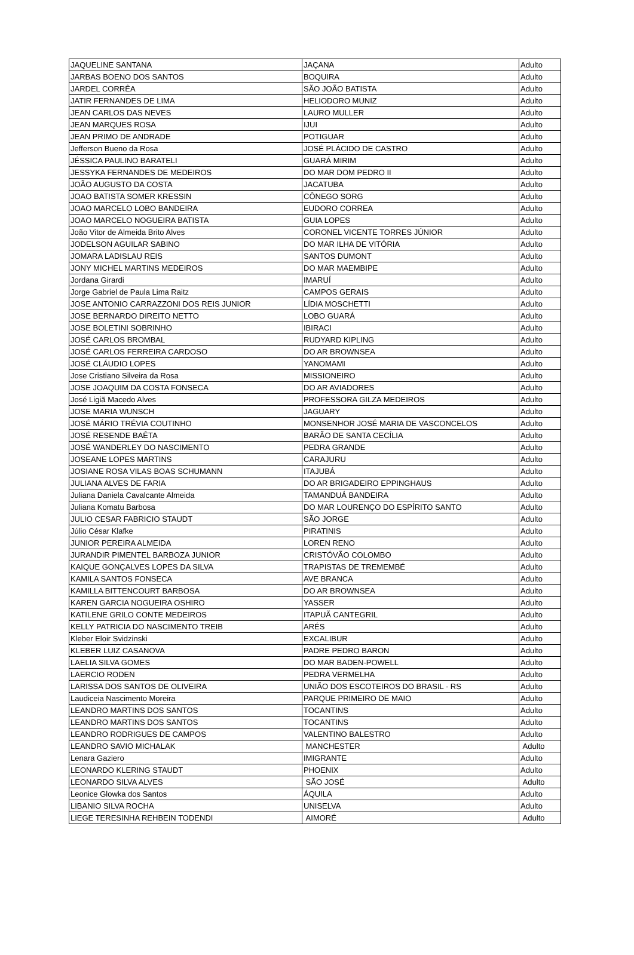| JAQUELINE SANTANA | JAÇANA | Adulto |
| JARBAS BOENO DOS SANTOS | BOQUIRA | Adulto |
| JARDEL CORRÊA | SÃO JOÃO BATISTA | Adulto |
| JATIR FERNANDES DE LIMA | HELIODORO MUNIZ | Adulto |
| JEAN CARLOS DAS NEVES | LAURO MULLER | Adulto |
| JEAN MARQUES ROSA | IJUI | Adulto |
| JEAN PRIMO DE ANDRADE | POTIGUAR | Adulto |
| Jefferson Bueno da Rosa | JOSÉ PLÁCIDO DE CASTRO | Adulto |
| JÉSSICA PAULINO BARATELI | GUARÁ MIRIM | Adulto |
| JESSYKA FERNANDES DE MEDEIROS | DO MAR DOM PEDRO II | Adulto |
| JOÃO AUGUSTO DA COSTA | JACATUBA | Adulto |
| JOAO BATISTA SOMER KRESSIN | CÔNEGO SORG | Adulto |
| JOAO MARCELO LOBO BANDEIRA | EUDORO CORREA | Adulto |
| JOAO MARCELO NOGUEIRA BATISTA | GUIA LOPES | Adulto |
| João Vitor de Almeida Brito Alves | CORONEL VICENTE TORRES JÚNIOR | Adulto |
| JODELSON AGUILAR SABINO | DO MAR ILHA DE VITÓRIA | Adulto |
| JOMARA LADISLAU REIS | SANTOS DUMONT | Adulto |
| JONY MICHEL MARTINS MEDEIROS | DO MAR MAEMBIPE | Adulto |
| Jordana Girardi | IMARUÍ | Adulto |
| Jorge Gabriel de Paula Lima Raitz | CAMPOS GERAIS | Adulto |
| JOSE ANTONIO CARRAZZONI DOS REIS JUNIOR | LÍDIA MOSCHETTI | Adulto |
| JOSE BERNARDO DIREITO NETTO | LOBO GUARÁ | Adulto |
| JOSE BOLETINI SOBRINHO | IBIRACI | Adulto |
| JOSÉ CARLOS BROMBAL | RUDYARD KIPLING | Adulto |
| JOSÉ CARLOS FERREIRA CARDOSO | DO AR BROWNSEA | Adulto |
| JOSÉ CLÁUDIO LOPES | YANOMAMI | Adulto |
| Jose Cristiano Silveira da Rosa | MISSIONEIRO | Adulto |
| JOSE JOAQUIM DA COSTA FONSECA | DO AR AVIADORES | Adulto |
| José Ligiã Macedo Alves | PROFESSORA GILZA MEDEIROS | Adulto |
| JOSE MARIA WUNSCH | JAGUARY | Adulto |
| JOSÉ MÁRIO TRÉVIA COUTINHO | MONSENHOR JOSÉ MARIA DE VASCONCELOS | Adulto |
| JOSÉ RESENDE BAÊTA | BARÃO DE SANTA CECÍLIA | Adulto |
| JOSÉ WANDERLEY DO NASCIMENTO | PEDRA GRANDE | Adulto |
| JOSEANE LOPES MARTINS | CARAJURU | Adulto |
| JOSIANE ROSA VILAS BOAS SCHUMANN | ITAJUBÁ | Adulto |
| JULIANA ALVES DE FARIA | DO AR BRIGADEIRO EPPINGHAUS | Adulto |
| Juliana Daniela Cavalcante Almeida | TAMANDUÁ BANDEIRA | Adulto |
| Juliana Komatu Barbosa | DO MAR LOURENÇO DO ESPÍRITO SANTO | Adulto |
| JULIO CESAR FABRICIO STAUDT | SÃO JORGE | Adulto |
| Júlio César Klafke | PIRATINIS | Adulto |
| JUNIOR PEREIRA ALMEIDA | LOREN RENO | Adulto |
| JURANDIR PIMENTEL BARBOZA JUNIOR | CRISTÓVÃO COLOMBO | Adulto |
| KAIQUE GONÇALVES LOPES DA SILVA | TRAPISTAS DE TREMEMBÉ | Adulto |
| KAMILA SANTOS FONSECA | AVE BRANCA | Adulto |
| KAMILLA BITTENCOURT BARBOSA | DO AR BROWNSEA | Adulto |
| KAREN GARCIA NOGUEIRA OSHIRO | YASSER | Adulto |
| KATILENE GRILO CONTE MEDEIROS | ITAPUÃ CANTEGRIL | Adulto |
| KELLY PATRICIA DO NASCIMENTO TREIB | ARÉS | Adulto |
| Kleber Eloir Svidzinski | EXCALIBUR | Adulto |
| KLEBER LUIZ CASANOVA | PADRE PEDRO BARON | Adulto |
| LAELIA SILVA GOMES | DO MAR BADEN-POWELL | Adulto |
| LAERCIO RODEN | PEDRA VERMELHA | Adulto |
| LARISSA DOS SANTOS DE OLIVEIRA | UNIÃO DOS ESCOTEIROS DO BRASIL - RS | Adulto |
| Laudiceia Nascimento Moreira | PARQUE PRIMEIRO DE MAIO | Adulto |
| LEANDRO MARTINS DOS SANTOS | TOCANTINS | Adulto |
| LEANDRO MARTINS DOS SANTOS | TOCANTINS | Adulto |
| LEANDRO RODRIGUES DE CAMPOS | VALENTINO BALESTRO | Adulto |
| LEANDRO SAVIO MICHALAK | MANCHESTER | Adulto |
| Lenara Gaziero | IMIGRANTE | Adulto |
| LEONARDO KLERING STAUDT | PHOENIX | Adulto |
| LEONARDO SILVA ALVES | SÃO JOSÉ | Adulto |
| Leonice Glowka dos Santos | ÁQUILA | Adulto |
| LIBANIO SILVA ROCHA | UNISELVA | Adulto |
| LIEGE TERESINHA REHBEIN TODENDI | AIMORÉ | Adulto |